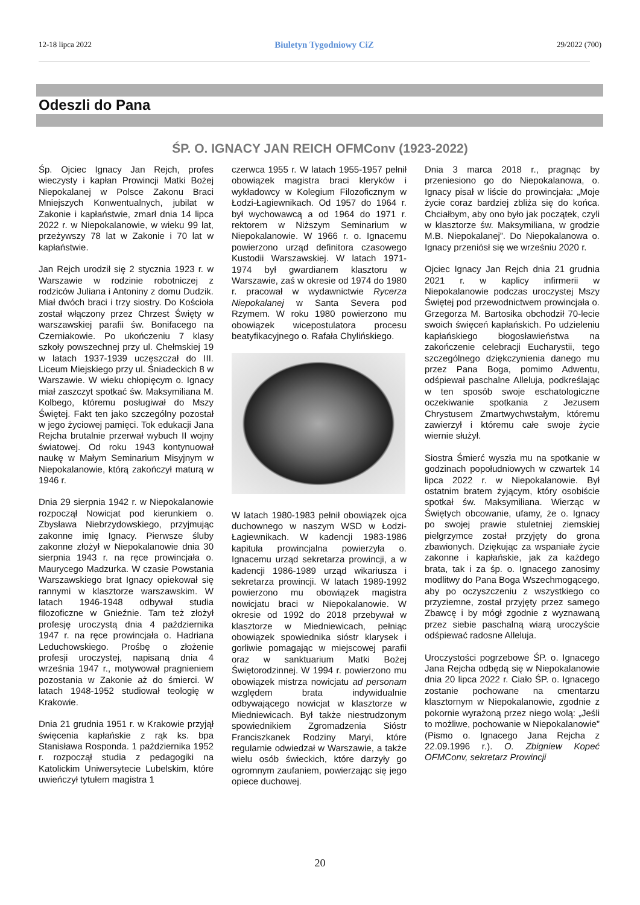12-18 lipca 2022 Biuletyn Tygodniowy CiZ 29/2022 (700)
Odeszli do Pana
ŚP. O. IGNACY JAN REICH OFMConv (1923-2022)
Śp. Ojciec Ignacy Jan Rejch, profes wieczysty i kapłan Prowincji Matki Bożej Niepokalanej w Polsce Zakonu Braci Mniejszych Konwentualnych, jubilat w Zakonie i kapłaństwie, zmarł dnia 14 lipca 2022 r. w Niepokalanowie, w wieku 99 lat, przeżywszy 78 lat w Zakonie i 70 lat w kapłaństwie.
Jan Rejch urodził się 2 stycznia 1923 r. w Warszawie w rodzinie robotniczej z rodziców Juliana i Antoniny z domu Dudzik. Miał dwóch braci i trzy siostry. Do Kościoła został włączony przez Chrzest Święty w warszawskiej parafii św. Bonifacego na Czerniakowie. Po ukończeniu 7 klasy szkoły powszechnej przy ul. Chełmskiej 19 w latach 1937-1939 uczęszczał do III. Liceum Miejskiego przy ul. Śniadeckich 8 w Warszawie. W wieku chłopięcym o. Ignacy miał zaszczyt spotkać św. Maksymiliana M. Kolbego, któremu posługiwał do Mszy Świętej. Fakt ten jako szczególny pozostał w jego życiowej pamięci. Tok edukacji Jana Rejcha brutalnie przerwał wybuch II wojny światowej. Od roku 1943 kontynuował naukę w Małym Seminarium Misyjnym w Niepokalanowie, którą zakończył maturą w 1946 r.
Dnia 29 sierpnia 1942 r. w Niepokalanowie rozpoczął Nowicjat pod kierunkiem o. Zbysława Niebrzydowskiego, przyjmując zakonne imię Ignacy. Pierwsze śluby zakonne złożył w Niepokalanowie dnia 30 sierpnia 1943 r. na ręce prowincjała o. Maurycego Madzurka. W czasie Powstania Warszawskiego brat Ignacy opiekował się rannymi w klasztorze warszawskim. W latach 1946-1948 odbywał studia filozoficzne w Gnieźnie. Tam też złożył profesję uroczystą dnia 4 października 1947 r. na ręce prowincjała o. Hadriana Leduchowskiego. Prośbę o złożenie profesji uroczystej, napisaną dnia 4 września 1947 r., motywował pragnieniem pozostania w Zakonie aż do śmierci. W latach 1948-1952 studiował teologię w Krakowie.
Dnia 21 grudnia 1951 r. w Krakowie przyjął święcenia kapłańskie z rąk ks. bpa Stanisława Rosponda. 1 października 1952 r. rozpoczął studia z pedagogiki na Katolickim Uniwersytecie Lubelskim, które uwieńczył tytułem magistra 1
czerwca 1955 r. W latach 1955-1957 pełnił obowiązek magistra braci kleryków i wykładowcy w Kolegium Filozoficznym w Łodzi-Łagiewnikach. Od 1957 do 1964 r. był wychowawcą a od 1964 do 1971 r. rektorem w Niższym Seminarium w Niepokalanowie. W 1966 r. o. Ignacemu powierzono urząd definitora czasowego Kustodii Warszawskiej. W latach 1971-1974 był gwardianem klasztoru w Warszawie, zaś w okresie od 1974 do 1980 r. pracował w wydawnictwie Rycerza Niepokalanej w Santa Severa pod Rzymem. W roku 1980 powierzono mu obowiązek wicepostulatora procesu beatyfikacyjnego o. Rafała Chylińskiego.
W latach 1980-1983 pełnił obowiązek ojca duchownego w naszym WSD w Łodzi-Łagiewnikach. W kadencji 1983-1986 kapituła prowincjalna powierzyła o. Ignacemu urząd sekretarza prowincji, a w kadencji 1986-1989 urząd wikariusza i sekretarza prowincji. W latach 1989-1992 powierzono mu obowiązek magistra nowicjatu braci w Niepokalanowie. W okresie od 1992 do 2018 przebywał w klasztorze w Miedniewicach, pełniąc obowiązek spowiednika sióstr klarysek i gorliwie pomagając w miejscowej parafii oraz w sanktuarium Matki Bożej Świętorodzinnej. W 1994 r. powierzono mu obowiązek mistrza nowicjatu ad personam względem brata indywidualnie odbywającego nowicjat w klasztorze w Miedniewicach. Był także niestrudzonym spowiednikiem Zgromadzenia Sióstr Franciszkanek Rodziny Maryi, które regularnie odwiedzał w Warszawie, a także wielu osób świeckich, które darzyły go ogromnym zaufaniem, powierzając się jego opiece duchowej.
Dnia 3 marca 2018 r., pragnąc by przeniesiono go do Niepokalanowa, o. Ignacy pisał w liście do prowincjała: „Moje życie coraz bardziej zbliża się do końca. Chciałbym, aby ono było jak początek, czyli w klasztorze św. Maksymiliana, w grodzie M.B. Niepokalanej”. Do Niepokalanowa o. Ignacy przeniósł się we wrześniu 2020 r.
Ojciec Ignacy Jan Rejch dnia 21 grudnia 2021 r. w kaplicy infirmerii w Niepokalanowie podczas uroczystej Mszy Świętej pod przewodnictwem prowincjała o. Grzegorza M. Bartosika obchodził 70-lecie swoich święceń kapłańskich. Po udzieleniu kapłańskiego błogosławieństwa na zakończenie celebracji Eucharystii, tego szczególnego dziękczynienia danego mu przez Pana Boga, pomimo Adwentu, odśpiewał paschalne Alleluja, podkreślając w ten sposób swoje eschatologiczne oczekiwanie spotkania z Jezusem Chrystusem Zmartwychwstałym, któremu zawierzył i któremu całe swoje życie wiernie służył.
Siostra Śmierć wyszła mu na spotkanie w godzinach popołudniowych w czwartek 14 lipca 2022 r. w Niepokalanowie. Był ostatnim bratem żyjącym, który osobiście spotkał św. Maksymiliana. Wierząc w Świętych obcowanie, ufamy, że o. Ignacy po swojej prawie stuletniej ziemskiej pielgrzymce został przyjęty do grona zbawionych. Dziękując za wspaniałe życie zakonne i kapłańskie, jak za każdego brata, tak i za śp. o. Ignacego zanosimy modlitwy do Pana Boga Wszechmogącego, aby po oczyszczeniu z wszystkiego co przyziemne, został przyjęty przez samego Zbawcę i by mógł zgodnie z wyznawaną przez siebie paschalną wiarą uroczyście odśpiewać radosne Alleluja.
Uroczystości pogrzebowe ŚP. o. Ignacego Jana Rejcha odbędą się w Niepokalanowie dnia 20 lipca 2022 r. Ciało ŚP. o. Ignacego zostanie pochowane na cmentarzu klasztornym w Niepokalanowie, zgodnie z pokornie wyrażoną przez niego wolą: „Jeśli to możliwe, pochowanie w Niepokalanowie” (Pismo o. Ignacego Jana Rejcha z 22.09.1996 r.). O. Zbigniew Kopeć OFMConv, sekretarz Prowincji
20